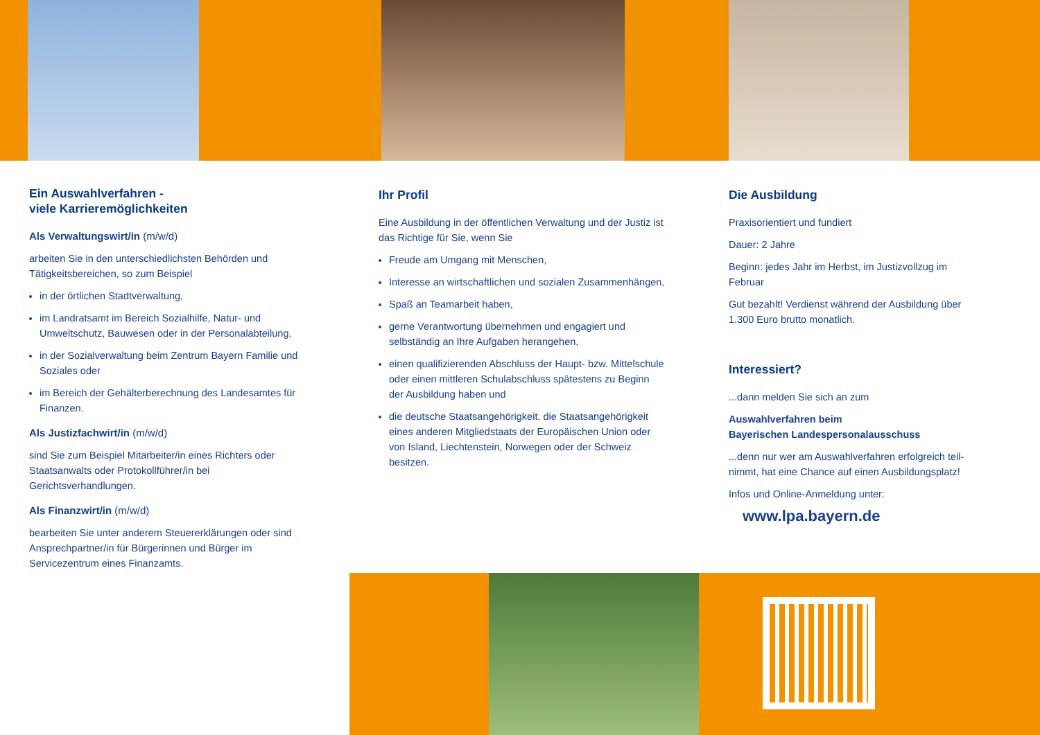Ein Auswahlverfahren -
viele Karrieremöglichkeiten
Als Verwaltungswirt/in (m/w/d)
arbeiten Sie in den unterschiedlichsten Behörden und Tätigkeitsbereichen, so zum Beispiel
in der örtlichen Stadtverwaltung,
im Landratsamt im Bereich Sozialhilfe, Natur- und Umweltschutz, Bauwesen oder in der Personal­abteilung,
in der Sozialverwaltung beim Zentrum Bayern Familie und Soziales oder
im Bereich der Gehälterberechnung des Landesamtes für Finanzen.
Als Justizfachwirt/in (m/w/d)
sind Sie zum Beispiel Mitarbeiter/in eines Richters oder Staatsanwalts oder Protokollführer/in bei Gerichtsverhandlungen.
Als Finanzwirt/in (m/w/d)
bearbeiten Sie unter anderem Steuererklärungen oder sind Ansprechpartner/in für Bürgerinnen und Bürger im Servicezentrum eines Finanzamts.
Ihr Profil
Eine Ausbildung in der öffentlichen Verwaltung und der Justiz ist das Richtige für Sie, wenn Sie
Freude am Umgang mit Menschen,
Interesse an wirtschaftlichen und sozialen Zusammenhängen,
Spaß an Teamarbeit haben,
gerne Verantwortung übernehmen und engagiert und selbständig an Ihre Aufgaben herangehen,
einen qualifizierenden Abschluss der Haupt- bzw. Mittelschule oder einen mittleren Schulabschluss spätestens zu Beginn der Ausbildung haben und
die deutsche Staatsangehörigkeit, die Staats­angehörigkeit eines anderen Mitgliedstaats der Europäischen Union oder von Island, Liechtenstein, Norwegen oder der Schweiz besitzen.
Die Ausbildung
Praxisorientiert und fundiert
Dauer: 2 Jahre
Beginn: jedes Jahr im Herbst, im Justizvollzug im Februar
Gut bezahlt! Verdienst während der Ausbildung über 1.300 Euro brutto monatlich.
Interessiert?
...dann melden Sie sich an zum
Auswahlverfahren beim
Bayerischen Landespersonalausschuss
...denn nur wer am Auswahlverfahren erfolgreich teil­nimmt, hat eine Chance auf einen Ausbildungsplatz!
Infos und Online-Anmeldung unter:
www.lpa.bayern.de